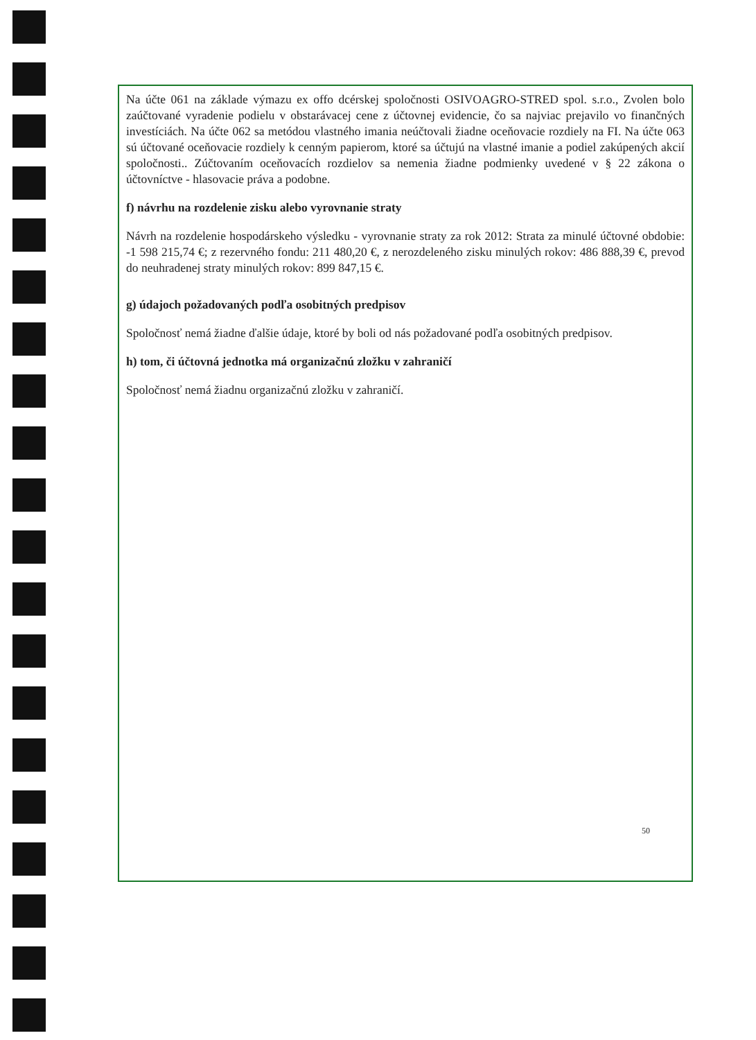Na účte 061 na základe výmazu ex offo dcérskej spoločnosti OSIVOAGRO-STRED spol. s.r.o., Zvolen bolo zaúčtované vyradenie podielu v obstarávacej cene z účtovnej evidencie, čo sa najviac prejavilo vo finančných investíciách. Na účte 062 sa metódou vlastného imania neúčtovali žiadne oceňovacie rozdiely na FI. Na účte 063 sú účtované oceňovacie rozdiely k cenným papierom, ktoré sa účtujú na vlastné imanie a podiel zakúpených akcií spoločnosti.. Zúčtovaním oceňovacích rozdielov sa nemenia žiadne podmienky uvedené v § 22 zákona o účtovníctve - hlasovacie práva a podobne.
f) návrhu na rozdelenie zisku alebo vyrovnanie straty
Návrh na rozdelenie hospodárskeho výsledku - vyrovnanie straty za rok 2012: Strata za minulé účtovné obdobie: -1 598 215,74 €; z rezervného fondu: 211 480,20 €, z nerozdeleného zisku minulých rokov: 486 888,39 €, prevod do neuhradenej straty minulých rokov: 899 847,15 €.
g) údajoch požadovaných podľa osobitných predpisov
Spoločnosť nemá žiadne ďalšie údaje, ktoré by boli od nás požadované podľa osobitných predpisov.
h) tom, či účtovná jednotka má organizačnú zložku v zahraničí
Spoločnosť nemá žiadnu organizačnú zložku v zahraničí.
50